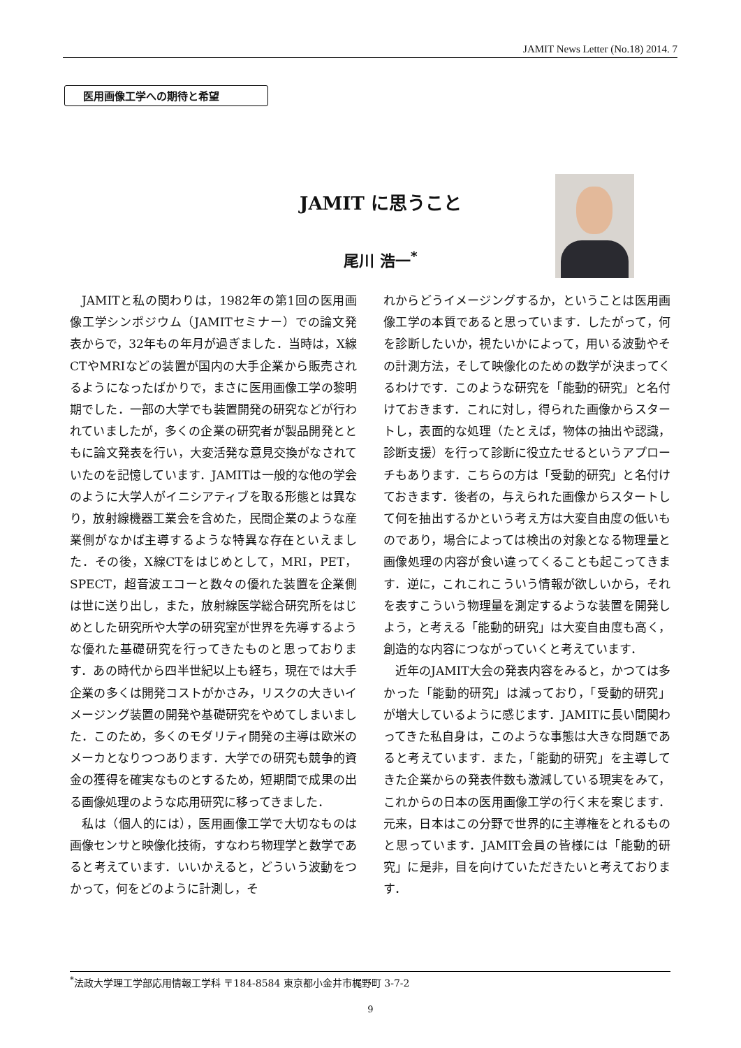JAMIT News Letter (No.18) 2014. 7
医用画像工学への期待と希望
JAMIT に思うこと
尾川 浩一<sup>*</sup>
JAMITと私の関わりは，1982年の第1回の医用画像工学シンポジウム（JAMITセミナー）での論文発表からで，32年もの年月が過ぎました．当時は，X線CTやMRIなどの装置が国内の大手企業から販売されるようになったばかりで，まさに医用画像工学の黎明期でした．一部の大学でも装置開発の研究などが行われていましたが，多くの企業の研究者が製品開発とともに論文発表を行い，大変活発な意見交換がなされていたのを記憶しています．JAMITは一般的な他の学会のように大学人がイニシアティブを取る形態とは異なり，放射線機器工業会を含めた，民間企業のような産業側がなかば主導するような特異な存在といえました．その後，X線CTをはじめとして，MRI，PET，SPECT，超音波エコーと数々の優れた装置を企業側は世に送り出し，また，放射線医学総合研究所をはじめとした研究所や大学の研究室が世界を先導するような優れた基礎研究を行ってきたものと思っております．あの時代から四半世紀以上も経ち，現在では大手企業の多くは開発コストがかさみ，リスクの大きいイメージング装置の開発や基礎研究をやめてしまいました．このため，多くのモダリティ開発の主導は欧米のメーカとなりつつあります．大学での研究も競争的資金の獲得を確実なものとするため，短期間で成果の出る画像処理のような応用研究に移ってきました．
私は（個人的には），医用画像工学で大切なものは画像センサと映像化技術，すなわち物理学と数学であると考えています．いいかえると，どういう波動をつかって，何をどのように計測し，そ
れからどうイメージングするか，ということは医用画像工学の本質であると思っています．したがって，何を診断したいか，視たいかによって，用いる波動やその計測方法，そして映像化のための数学が決まってくるわけです．このような研究を「能動的研究」と名付けておきます．これに対し，得られた画像からスタートし，表面的な処理（たとえば，物体の抽出や認識，診断支援）を行って診断に役立たせるというアプローチもあります．こちらの方は「受動的研究」と名付けておきます．後者の，与えられた画像からスタートして何を抽出するかという考え方は大変自由度の低いものであり，場合によっては検出の対象となる物理量と画像処理の内容が食い違ってくることも起こってきます．逆に，これこれこういう情報が欲しいから，それを表すこういう物理量を測定するような装置を開発しよう，と考える「能動的研究」は大変自由度も高く，創造的な内容につながっていくと考えています．
近年のJAMIT大会の発表内容をみると，かつては多かった「能動的研究」は減っており，「受動的研究」が増大しているように感じます．JAMITに長い間関わってきた私自身は，このような事態は大きな問題であると考えています．また，「能動的研究」を主導してきた企業からの発表件数も激減している現実をみて，これからの日本の医用画像工学の行く末を案じます．元来，日本はこの分野で世界的に主導権をとれるものと思っています．JAMIT会員の皆様には「能動的研究」に是非，目を向けていただきたいと考えております．
<sup>*</sup> 法政大学理工学部応用情報工学科 〒184-8584 東京都小金井市梶野町 3-7-2
9